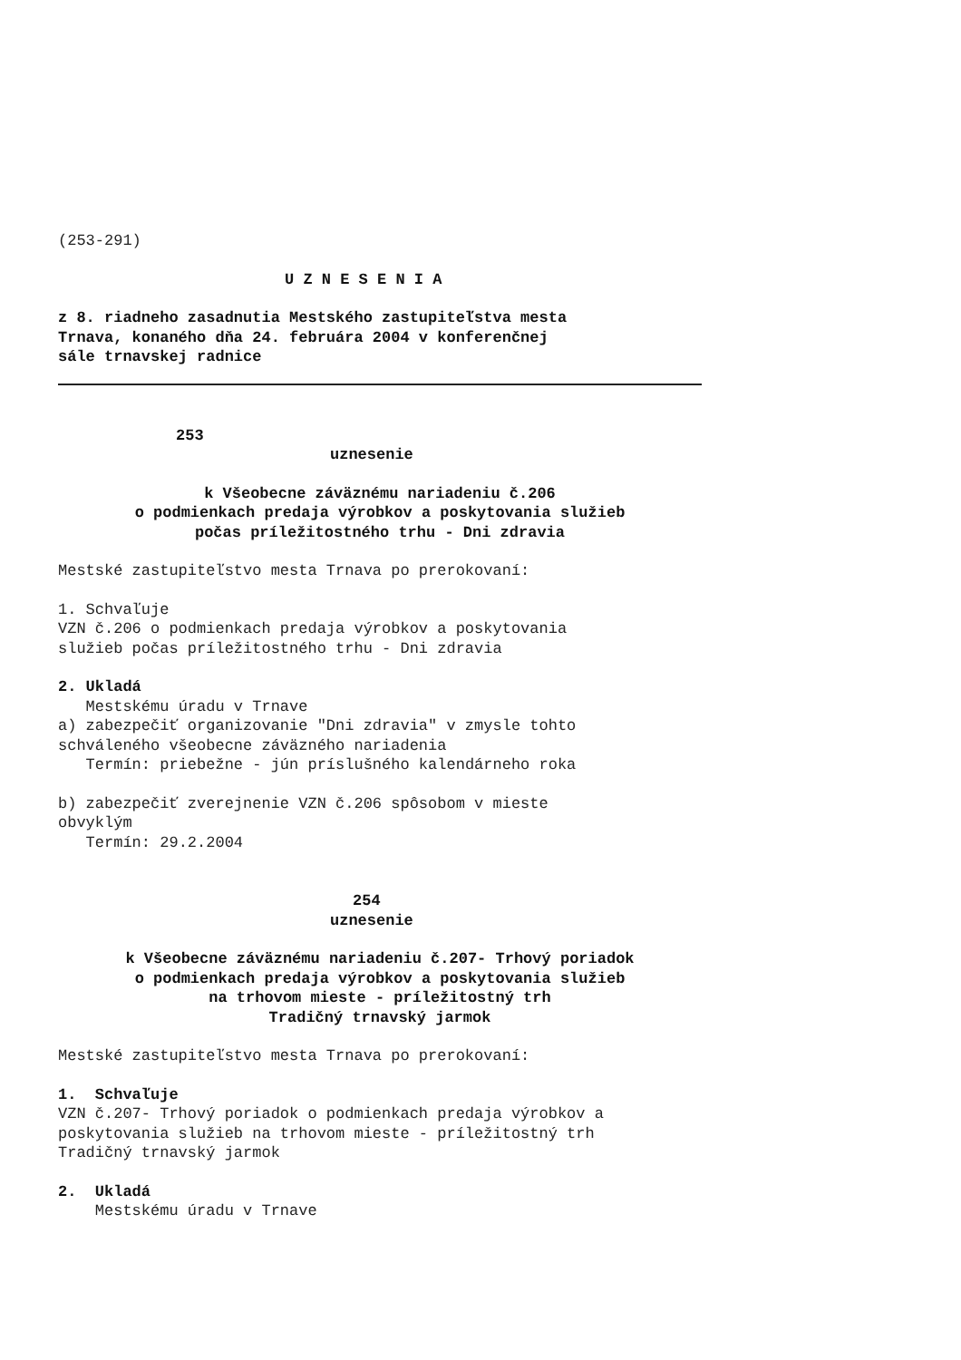(253-291)
U Z N E S E N I A
z 8. riadneho zasadnutia Mestského zastupiteľstva mesta Trnava, konaného dňa 24. februára 2004 v konferenčnej sále trnavskej radnice
253
uznesenie
k Všeobecne záväznému nariadeniu č.206 o podmienkach predaja výrobkov a poskytovania služieb počas príležitostného trhu - Dni zdravia
Mestské zastupiteľstvo mesta Trnava po prerokovaní:
1. Schvaľuje VZN č.206 o podmienkach predaja výrobkov a poskytovania služieb počas príležitostného trhu - Dni zdravia
2. Ukladá Mestskému úradu v Trnave a) zabezpečiť organizovanie "Dni zdravia" v zmysle tohto schváleného všeobecne záväzného nariadenia Termín: priebežne - jún príslušného kalendárneho roka
b) zabezpečiť zverejnenie VZN č.206 spôsobom v mieste obvyklým Termín: 29.2.2004
254
uznesenie
k Všeobecne záväznému nariadeniu č.207- Trhový poriadok o podmienkach predaja výrobkov a poskytovania služieb na trhovom mieste - príležitostný trh Tradičný trnavský jarmok
Mestské zastupiteľstvo mesta Trnava po prerokovaní:
1. Schvaľuje VZN č.207- Trhový poriadok o podmienkach predaja výrobkov a poskytovania služieb na trhovom mieste - príležitostný trh Tradičný trnavský jarmok
2. Ukladá Mestskému úradu v Trnave